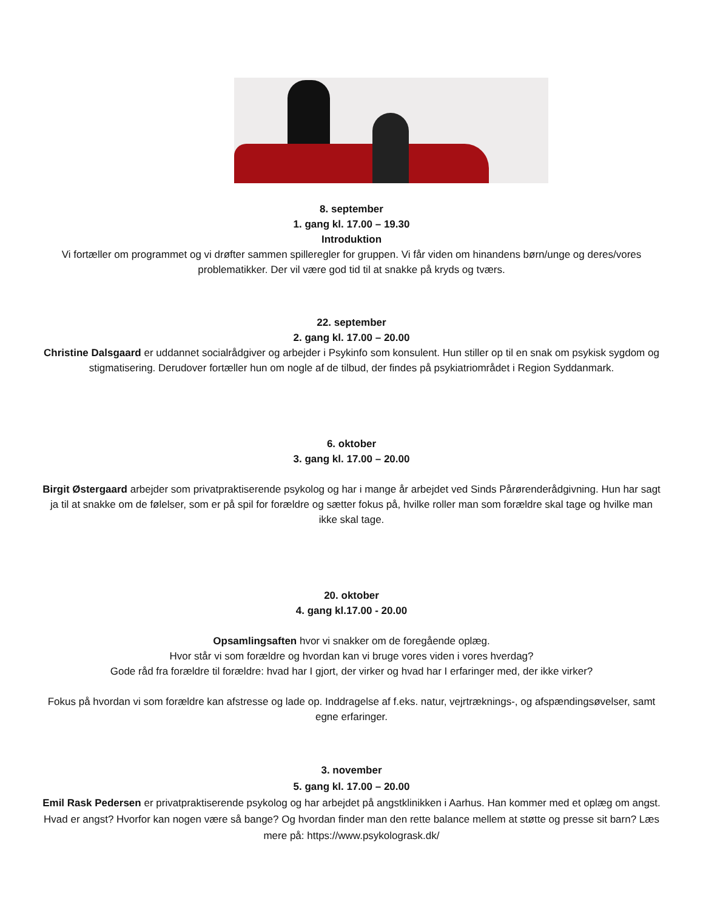8. september
1. gang kl. 17.00 – 19.30
Introduktion
Vi fortæller om programmet og vi drøfter sammen spilleregler for gruppen. Vi får viden om hinandens børn/unge og deres/vores problematikker. Der vil være god tid til at snakke på kryds og tværs.
22. september
2. gang kl. 17.00 – 20.00
Christine Dalsgaard er uddannet socialrådgiver og arbejder i Psykinfo som konsulent. Hun stiller op til en snak om psykisk sygdom og stigmatisering. Derudover fortæller hun om nogle af de tilbud, der findes på psykiatriområdet i Region Syddanmark.
6. oktober
3. gang kl. 17.00 – 20.00
Birgit Østergaard arbejder som privatpraktiserende psykolog og har i mange år arbejdet ved Sinds Pårørenderådgivning. Hun har sagt ja til at snakke om de følelser, som er på spil for forældre og sætter fokus på, hvilke roller man som forældre skal tage og hvilke man ikke skal tage.
20. oktober
4. gang kl.17.00 - 20.00
Opsamlingsaften hvor vi snakker om de foregående oplæg.
Hvor står vi som forældre og hvordan kan vi bruge vores viden i vores hverdag?
Gode råd fra forældre til forældre: hvad har I gjort, der virker og hvad har I erfaringer med, der ikke virker?
Fokus på hvordan vi som forældre kan afstresse og lade op. Inddragelse af f.eks. natur, vejrtræknings-, og afspændingsøvelser, samt egne erfaringer.
3. november
5. gang kl. 17.00 – 20.00
Emil Rask Pedersen er privatpraktiserende psykolog og har arbejdet på angstklinikken i Aarhus. Han kommer med et oplæg om angst. Hvad er angst? Hvorfor kan nogen være så bange? Og hvordan finder man den rette balance mellem at støtte og presse sit barn? Læs mere på: https://www.psykologrask.dk/